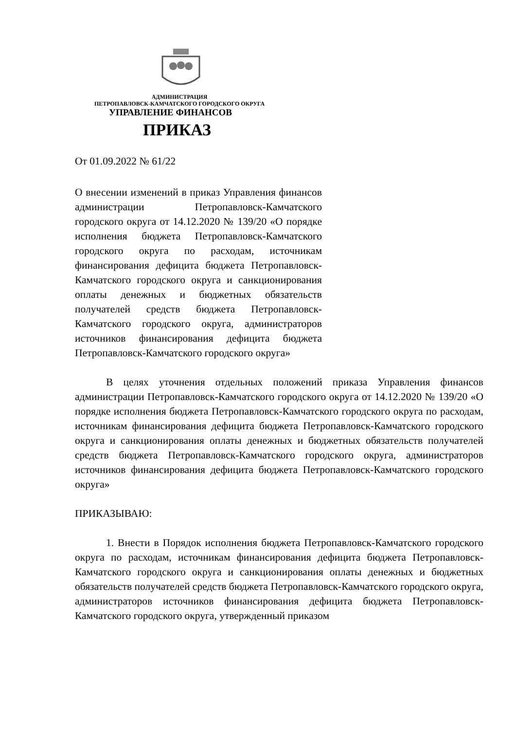АДМИНИСТРАЦИЯ
ПЕТРОПАВЛОВСК-КАМЧАТСКОГО ГОРОДСКОГО ОКРУГА
УПРАВЛЕНИЕ ФИНАНСОВ
ПРИКАЗ
От 01.09.2022 № 61/22
О внесении изменений в приказ Управления финансов администрации Петропавловск-Камчатского городского округа от 14.12.2020 № 139/20 «О порядке исполнения бюджета Петропавловск-Камчатского городского округа по расходам, источникам финансирования дефицита бюджета Петропавловск-Камчатского городского округа и санкционирования оплаты денежных и бюджетных обязательств получателей средств бюджета Петропавловск-Камчатского городского округа, администраторов источников финансирования дефицита бюджета Петропавловск-Камчатского городского округа»
В целях уточнения отдельных положений приказа Управления финансов администрации Петропавловск-Камчатского городского округа от 14.12.2020 № 139/20 «О порядке исполнения бюджета Петропавловск-Камчатского городского округа по расходам, источникам финансирования дефицита бюджета Петропавловск-Камчатского городского округа и санкционирования оплаты денежных и бюджетных обязательств получателей средств бюджета Петропавловск-Камчатского городского округа, администраторов источников финансирования дефицита бюджета Петропавловск-Камчатского городского округа»
ПРИКАЗЫВАЮ:
1. Внести в Порядок исполнения бюджета Петропавловск-Камчатского городского округа по расходам, источникам финансирования дефицита бюджета Петропавловск-Камчатского городского округа и санкционирования оплаты денежных и бюджетных обязательств получателей средств бюджета Петропавловск-Камчатского городского округа, администраторов источников финансирования дефицита бюджета Петропавловск-Камчатского городского округа, утвержденный приказом